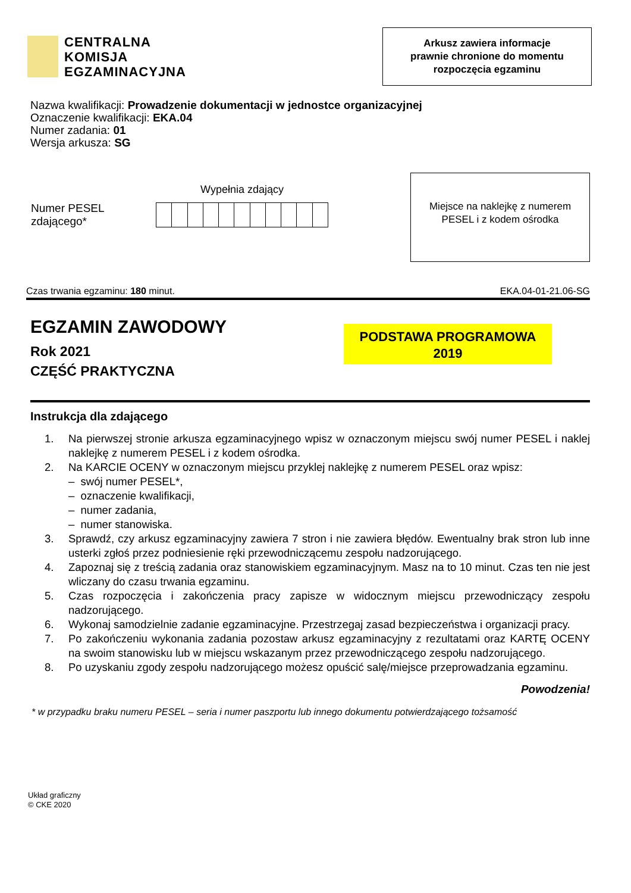CENTRALNA
KOMISJA
EGZAMINACYJNA
Arkusz zawiera informacje
prawnie chronione do momentu
rozpoczęcia egzaminu
Nazwa kwalifikacji: Prowadzenie dokumentacji w jednostce organizacyjnej
Oznaczenie kwalifikacji: EKA.04
Numer zadania: 01
Wersja arkusza: SG
Wypełnia zdający
Numer PESEL zdającego*
Miejsce na naklejkę z numerem
PESEL i z kodem ośrodka
Czas trwania egzaminu: 180 minut. EKA.04-01-21.06-SG
EGZAMIN ZAWODOWY
Rok 2021
CZĘŚĆ PRAKTYCZNA
PODSTAWA PROGRAMOWA
2019
Instrukcja dla zdającego
1. Na pierwszej stronie arkusza egzaminacyjnego wpisz w oznaczonym miejscu swój numer PESEL i naklej naklejkę z numerem PESEL i z kodem ośrodka.
2. Na KARCIE OCENY w oznaczonym miejscu przyklej naklejkę z numerem PESEL oraz wpisz:
– swój numer PESEL*,
– oznaczenie kwalifikacji,
– numer zadania,
– numer stanowiska.
3. Sprawdź, czy arkusz egzaminacyjny zawiera 7 stron i nie zawiera błędów. Ewentualny brak stron lub inne usterki zgłoś przez podniesienie ręki przewodniczącemu zespołu nadzorującego.
4. Zapoznaj się z treścią zadania oraz stanowiskiem egzaminacyjnym. Masz na to 10 minut. Czas ten nie jest wliczany do czasu trwania egzaminu.
5. Czas rozpoczęcia i zakończenia pracy zapisze w widocznym miejscu przewodniczący zespołu nadzorującego.
6. Wykonaj samodzielnie zadanie egzaminacyjne. Przestrzegaj zasad bezpieczeństwa i organizacji pracy.
7. Po zakończeniu wykonania zadania pozostaw arkusz egzaminacyjny z rezultatami oraz KARTĘ OCENY na swoim stanowisku lub w miejscu wskazanym przez przewodniczącego zespołu nadzorującego.
8. Po uzyskaniu zgody zespołu nadzorującego możesz opuścić salę/miejsce przeprowadzania egzaminu.
Powodzenia!
* w przypadku braku numeru PESEL – seria i numer paszportu lub innego dokumentu potwierdzającego tożsamość
Układ graficzny
© CKE 2020